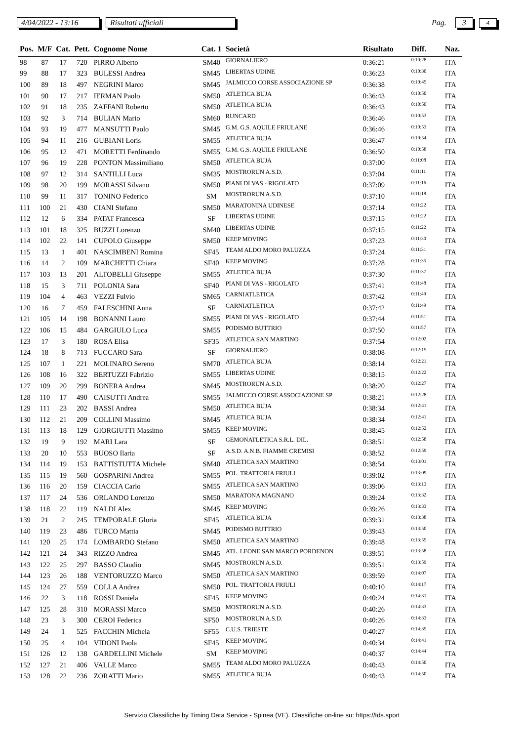4/04/2022 - 13:16 Risultati ufficiali Pag. 3 4
| Pos. | M/F | Cat. | Pett. | Cognome Nome | Cat. 1 | Società | Risultato | Diff. | Naz. |
| --- | --- | --- | --- | --- | --- | --- | --- | --- | --- |
| 98 | 87 | 17 | 720 | PIRRO Alberto | SM40 | GIORNALIERO | 0:36:21 | 0:10:28 | ITA |
| 99 | 88 | 17 | 323 | BULESSI Andrea | SM45 | LIBERTAS UDINE | 0:36:23 | 0:10:30 | ITA |
| 100 | 89 | 18 | 497 | NEGRINI Marco | SM45 | JALMICCO CORSE ASSOCIAZIONE SP | 0:36:38 | 0:10:45 | ITA |
| 101 | 90 | 17 | 217 | IERMAN Paolo | SM50 | ATLETICA BUJA | 0:36:43 | 0:10:50 | ITA |
| 102 | 91 | 18 | 235 | ZAFFANI Roberto | SM50 | ATLETICA BUJA | 0:36:43 | 0:10:50 | ITA |
| 103 | 92 | 3 | 714 | BULIAN Mario | SM60 | RUNCARD | 0:36:46 | 0:10:53 | ITA |
| 104 | 93 | 19 | 477 | MANSUTTI Paolo | SM45 | G.M. G.S. AQUILE FRIULANE | 0:36:46 | 0:10:53 | ITA |
| 105 | 94 | 11 | 216 | GUBIANI Loris | SM55 | ATLETICA BUJA | 0:36:47 | 0:10:54 | ITA |
| 106 | 95 | 12 | 471 | MORETTI Ferdinando | SM55 | G.M. G.S. AQUILE FRIULANE | 0:36:50 | 0:10:58 | ITA |
| 107 | 96 | 19 | 228 | PONTON Massimiliano | SM50 | ATLETICA BUJA | 0:37:00 | 0:11:08 | ITA |
| 108 | 97 | 12 | 314 | SANTILLI Luca | SM35 | MOSTRORUN A.S.D. | 0:37:04 | 0:11:11 | ITA |
| 109 | 98 | 20 | 199 | MORASSI Silvano | SM50 | PIANI DI VAS - RIGOLATO | 0:37:09 | 0:11:16 | ITA |
| 110 | 99 | 11 | 317 | TONINO Federico | SM | MOSTRORUN A.S.D. | 0:37:10 | 0:11:18 | ITA |
| 111 | 100 | 21 | 430 | CIANI Stefano | SM50 | MARATONINA UDINESE | 0:37:14 | 0:11:22 | ITA |
| 112 | 12 | 6 | 334 | PATAT Francesca | SF | LIBERTAS UDINE | 0:37:15 | 0:11:22 | ITA |
| 113 | 101 | 18 | 325 | BUZZI Lorenzo | SM40 | LIBERTAS UDINE | 0:37:15 | 0:11:22 | ITA |
| 114 | 102 | 22 | 141 | CUPOLO Giuseppe | SM50 | KEEP MOVING | 0:37:23 | 0:11:30 | ITA |
| 115 | 13 | 1 | 401 | NASCIMBENI Romina | SF45 | TEAM ALDO MORO PALUZZA | 0:37:24 | 0:11:31 | ITA |
| 116 | 14 | 2 | 109 | MARCHETTI Chiara | SF40 | KEEP MOVING | 0:37:28 | 0:11:35 | ITA |
| 117 | 103 | 13 | 201 | ALTOBELLI Giuseppe | SM55 | ATLETICA BUJA | 0:37:30 | 0:11:37 | ITA |
| 118 | 15 | 3 | 711 | POLONIA Sara | SF40 | PIANI DI VAS - RIGOLATO | 0:37:41 | 0:11:48 | ITA |
| 119 | 104 | 4 | 463 | VEZZI Fulvio | SM65 | CARNIATLETICA | 0:37:42 | 0:11:49 | ITA |
| 120 | 16 | 7 | 459 | FALESCHINI Anna | SF | CARNIATLETICA | 0:37:42 | 0:11:49 | ITA |
| 121 | 105 | 14 | 198 | BONANNI Lauro | SM55 | PIANI DI VAS - RIGOLATO | 0:37:44 | 0:11:51 | ITA |
| 122 | 106 | 15 | 484 | GARGIULO Luca | SM55 | PODISMO BUTTRIO | 0:37:50 | 0:11:57 | ITA |
| 123 | 17 | 3 | 180 | ROSA Elisa | SF35 | ATLETICA SAN MARTINO | 0:37:54 | 0:12:02 | ITA |
| 124 | 18 | 8 | 713 | FUCCARO Sara | SF | GIORNALIERO | 0:38:08 | 0:12:15 | ITA |
| 125 | 107 | 1 | 221 | MOLINARO Sereno | SM70 | ATLETICA BUJA | 0:38:14 | 0:12:21 | ITA |
| 126 | 108 | 16 | 322 | BERTUZZI Fabrizio | SM55 | LIBERTAS UDINE | 0:38:15 | 0:12:22 | ITA |
| 127 | 109 | 20 | 299 | BONERA Andrea | SM45 | MOSTRORUN A.S.D. | 0:38:20 | 0:12:27 | ITA |
| 128 | 110 | 17 | 490 | CAISUTTI Andrea | SM55 | JALMICCO CORSE ASSOCIAZIONE SP | 0:38:21 | 0:12:28 | ITA |
| 129 | 111 | 23 | 202 | BASSI Andrea | SM50 | ATLETICA BUJA | 0:38:34 | 0:12:41 | ITA |
| 130 | 112 | 21 | 209 | COLLINI Massimo | SM45 | ATLETICA BUJA | 0:38:34 | 0:12:41 | ITA |
| 131 | 113 | 18 | 129 | GIORGIUTTI Massimo | SM55 | KEEP MOVING | 0:38:45 | 0:12:52 | ITA |
| 132 | 19 | 9 | 192 | MARI Lara | SF | GEMONATLETICA S.R.L. DIL. | 0:38:51 | 0:12:58 | ITA |
| 133 | 20 | 10 | 553 | BUOSO Ilaria | SF | A.S.D. A.N.B. FIAMME CREMISI | 0:38:52 | 0:12:59 | ITA |
| 134 | 114 | 19 | 153 | BATTISTUTTA Michele | SM40 | ATLETICA SAN MARTINO | 0:38:54 | 0:13:01 | ITA |
| 135 | 115 | 19 | 560 | GOSPARINI Andrea | SM55 | POL. TRATTORIA FRIULI | 0:39:02 | 0:13:09 | ITA |
| 136 | 116 | 20 | 159 | CIACCIA Carlo | SM55 | ATLETICA SAN MARTINO | 0:39:06 | 0:13:13 | ITA |
| 137 | 117 | 24 | 536 | ORLANDO Lorenzo | SM50 | MARATONA MAGNANO | 0:39:24 | 0:13:32 | ITA |
| 138 | 118 | 22 | 119 | NALDI Alex | SM45 | KEEP MOVING | 0:39:26 | 0:13:33 | ITA |
| 139 | 21 | 2 | 245 | TEMPORALE Gloria | SF45 | ATLETICA BUJA | 0:39:31 | 0:13:38 | ITA |
| 140 | 119 | 23 | 486 | TURCO Mattia | SM45 | PODISMO BUTTRIO | 0:39:43 | 0:13:50 | ITA |
| 141 | 120 | 25 | 174 | LOMBARDO Stefano | SM50 | ATLETICA SAN MARTINO | 0:39:48 | 0:13:55 | ITA |
| 142 | 121 | 24 | 343 | RIZZO Andrea | SM45 | ATL. LEONE SAN MARCO PORDENON | 0:39:51 | 0:13:58 | ITA |
| 143 | 122 | 25 | 297 | BASSO Claudio | SM45 | MOSTRORUN A.S.D. | 0:39:51 | 0:13:59 | ITA |
| 144 | 123 | 26 | 188 | VENTORUZZO Marco | SM50 | ATLETICA SAN MARTINO | 0:39:59 | 0:14:07 | ITA |
| 145 | 124 | 27 | 559 | COLLA Andrea | SM50 | POL. TRATTORIA FRIULI | 0:40:10 | 0:14:17 | ITA |
| 146 | 22 | 3 | 118 | ROSSI Daniela | SF45 | KEEP MOVING | 0:40:24 | 0:14:31 | ITA |
| 147 | 125 | 28 | 310 | MORASSI Marco | SM50 | MOSTRORUN A.S.D. | 0:40:26 | 0:14:33 | ITA |
| 148 | 23 | 3 | 300 | CEROI Federica | SF50 | MOSTRORUN A.S.D. | 0:40:26 | 0:14:33 | ITA |
| 149 | 24 | 1 | 525 | FACCHIN Michela | SF55 | C.U.S. TRIESTE | 0:40:27 | 0:14:35 | ITA |
| 150 | 25 | 4 | 104 | VIDONI Paola | SF45 | KEEP MOVING | 0:40:34 | 0:14:41 | ITA |
| 151 | 126 | 12 | 138 | GARDELLINI Michele | SM | KEEP MOVING | 0:40:37 | 0:14:44 | ITA |
| 152 | 127 | 21 | 406 | VALLE Marco | SM55 | TEAM ALDO MORO PALUZZA | 0:40:43 | 0:14:50 | ITA |
| 153 | 128 | 22 | 236 | ZORATTI Mario | SM55 | ATLETICA BUJA | 0:40:43 | 0:14:50 | ITA |
Servizio Classifiche by Timing Data Service - Spinea (VE). Classifiche on-line su: https://tds.sport